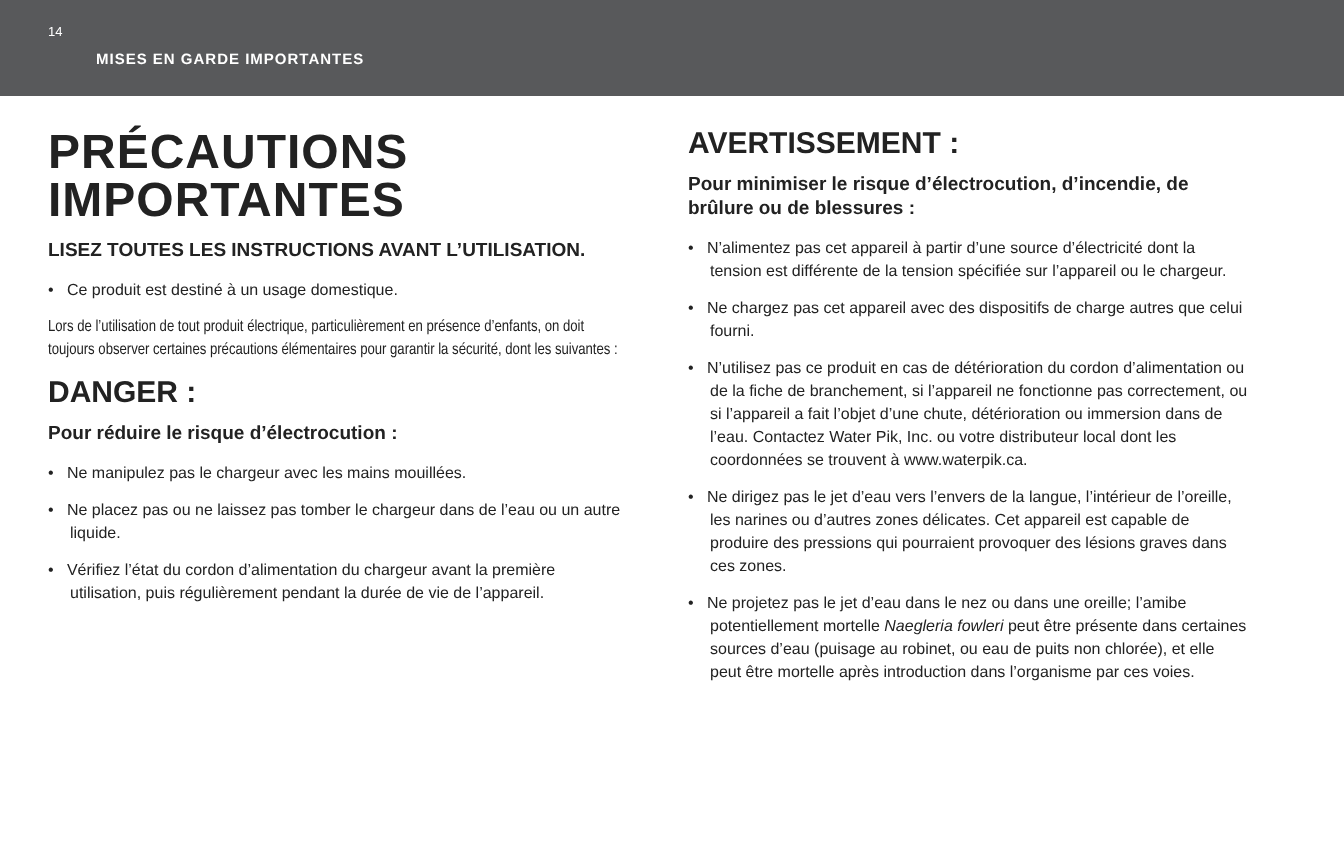14
MISES EN GARDE IMPORTANTES
PRÉCAUTIONS IMPORTANTES
LISEZ TOUTES LES INSTRUCTIONS AVANT L’UTILISATION.
• Ce produit est destiné à un usage domestique.
Lors de l’utilisation de tout produit électrique, particulièrement en présence d’enfants, on doit toujours observer certaines précautions élémentaires pour garantir la sécurité, dont les suivantes :
DANGER :
Pour réduire le risque d’électrocution :
• Ne manipulez pas le chargeur avec les mains mouillées.
• Ne placez pas ou ne laissez pas tomber le chargeur dans de l’eau ou un autre liquide.
• Vérifiez l’état du cordon d’alimentation du chargeur avant la première utilisation, puis régulièrement pendant la durée de vie de l’appareil.
AVERTISSEMENT :
Pour minimiser le risque d’électrocution, d’incendie, de brûlure ou de blessures :
• N’alimentez pas cet appareil à partir d’une source d’électricité dont la tension est différente de la tension spécifiée sur l’appareil ou le chargeur.
• Ne chargez pas cet appareil avec des dispositifs de charge autres que celui fourni.
• N’utilisez pas ce produit en cas de détérioration du cordon d’alimentation ou de la fiche de branchement, si l’appareil ne fonctionne pas correctement, ou si l’appareil a fait l’objet d’une chute, détérioration ou immersion dans de l’eau. Contactez Water Pik, Inc. ou votre distributeur local dont les coordonnées se trouvent à www.waterpik.ca.
• Ne dirigez pas le jet d’eau vers l’envers de la langue, l’intérieur de l’oreille, les narines ou d’autres zones délicates. Cet appareil est capable de produire des pressions qui pourraient provoquer des lésions graves dans ces zones.
• Ne projetez pas le jet d’eau dans le nez ou dans une oreille; l’amibe potentiellement mortelle Naegleria fowleri peut être présente dans certaines sources d’eau (puisage au robinet, ou eau de puits non chlorée), et elle peut être mortelle après introduction dans l’organisme par ces voies.